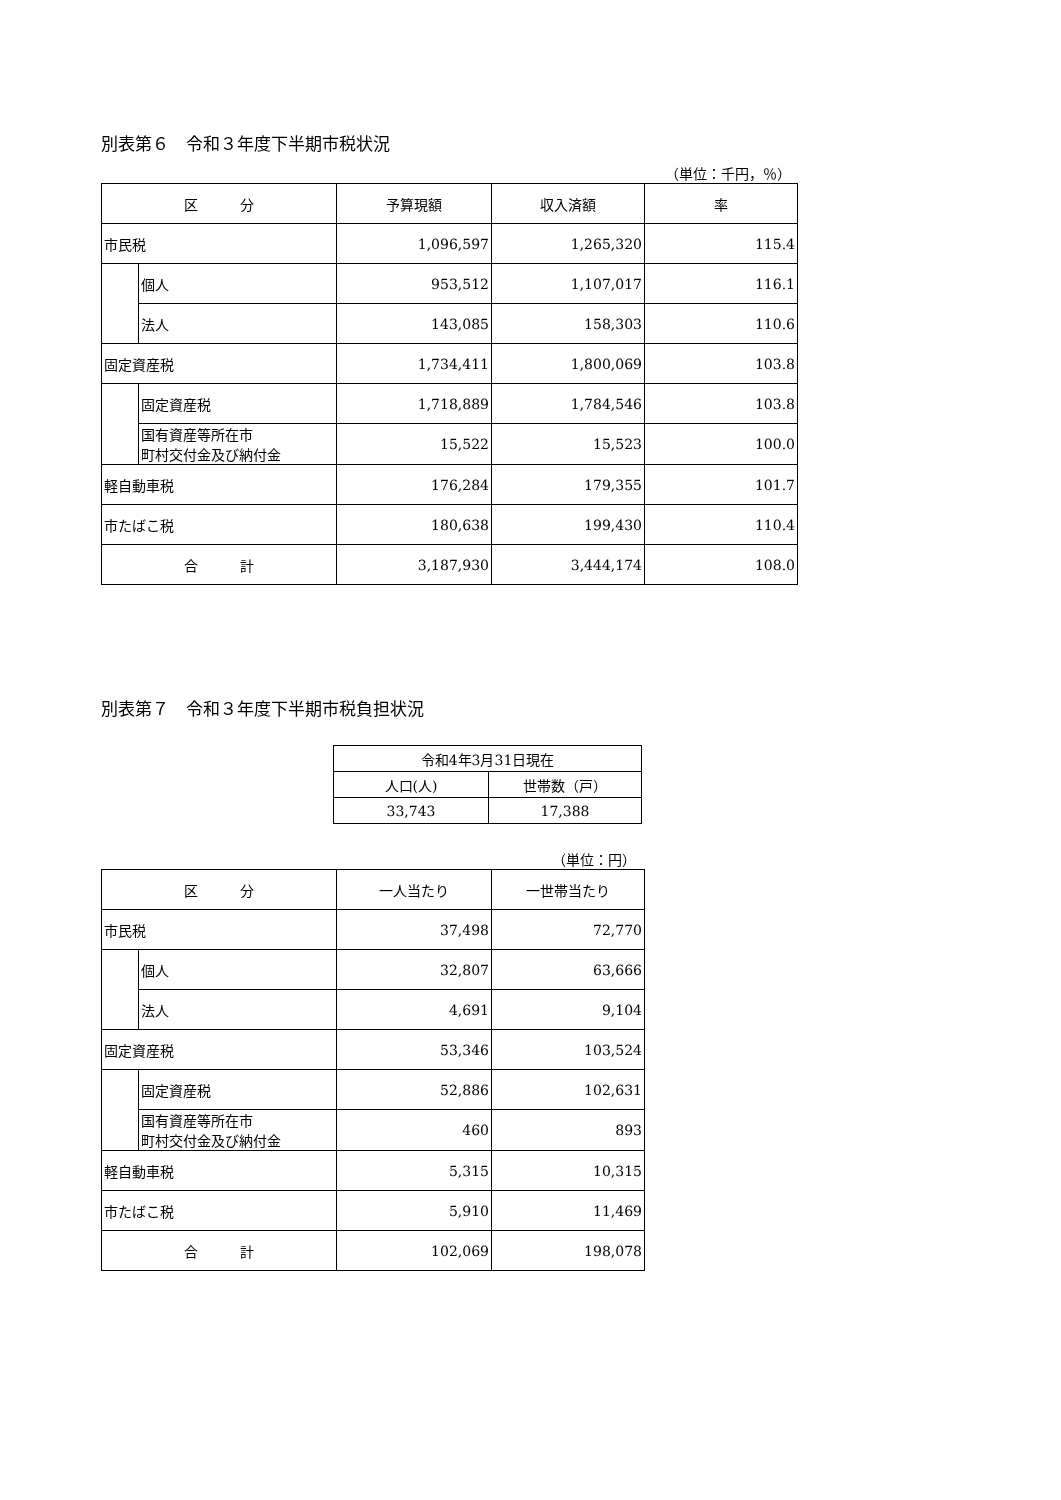別表第６　令和３年度下半期市税状況
（単位：千円，％）
| 区 分 | | 予算現額 | 収入済額 | 率 |
| --- | --- | --- | --- | --- |
| 市民税 | | 1,096,597 | 1,265,320 | 115.4 |
| | 個人 | 953,512 | 1,107,017 | 116.1 |
| | 法人 | 143,085 | 158,303 | 110.6 |
| 固定資産税 | | 1,734,411 | 1,800,069 | 103.8 |
| | 固定資産税 | 1,718,889 | 1,784,546 | 103.8 |
| | 国有資産等所在市 町村交付金及び納付金 | 15,522 | 15,523 | 100.0 |
| 軽自動車税 | | 176,284 | 179,355 | 101.7 |
| 市たばこ税 | | 180,638 | 199,430 | 110.4 |
| 合 計 | | 3,187,930 | 3,444,174 | 108.0 |
別表第７　令和３年度下半期市税負担状況
| 令和4年3月31日現在 | |
| --- | --- |
| 人口(人) | 世帯数（戸） |
| 33,743 | 17,388 |
（単位：円）
| 区 分 | | 一人当たり | 一世帯当たり |
| --- | --- | --- | --- |
| 市民税 | | 37,498 | 72,770 |
| | 個人 | 32,807 | 63,666 |
| | 法人 | 4,691 | 9,104 |
| 固定資産税 | | 53,346 | 103,524 |
| | 固定資産税 | 52,886 | 102,631 |
| | 国有資産等所在市 町村交付金及び納付金 | 460 | 893 |
| 軽自動車税 | | 5,315 | 10,315 |
| 市たばこ税 | | 5,910 | 11,469 |
| 合 計 | | 102,069 | 198,078 |